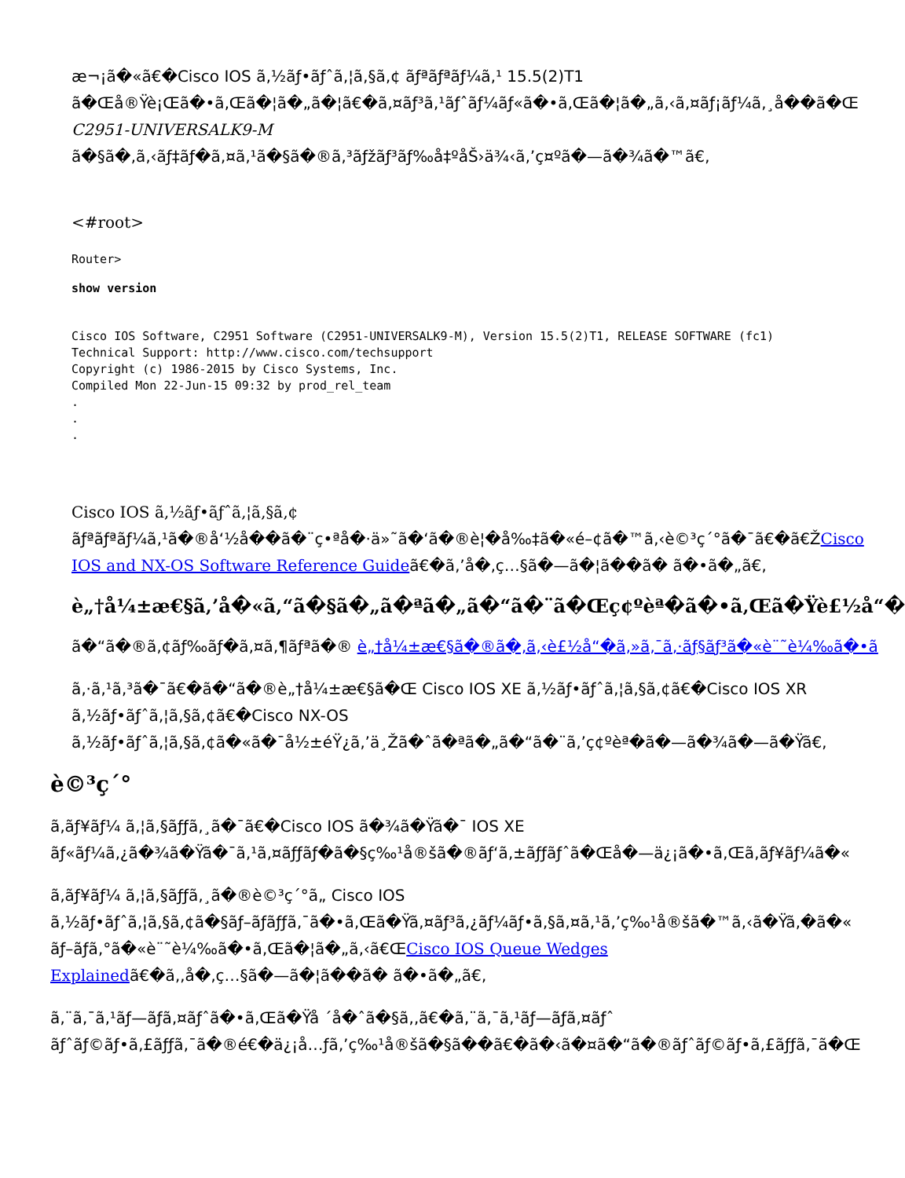æ¬¡ã�«ã€�Cisco IOS ã‚½ãƒ•ãƒˆã‚¦ã‚§ã‚¢ ãƒªãƒªãƒ¼ã‚¹ 15.5(2)T1
ã�Œå®Ÿè¡Œã�•ã‚Œã�¦ã�„ã�¦ã€�ã‚¤ãƒ³ã‚¹ãƒˆãƒ¼ãƒ«ã�•ã‚Œã�¦ã�„ã‚‹ã‚¤ãƒ¡ãƒ¼ã‚¸å��ã�Œ
C2951-UNIVERSALK9-M
ã�§ã�‚ã‚‹ãƒ‡ãƒ�ã‚¤ã‚¹ã�§ã�®ã‚³ãƒžãƒ³ãƒ‰å‡ºåŠ›ä¾‹ã‚’ç¤ºã�—ã�¾ã�™ã€‚
<#root>
Router>
show version
Cisco IOS Software, C2951 Software (C2951-UNIVERSALK9-M), Version 15.5(2)T1, RELEASE SOFTWARE (fc1)
Technical Support: http://www.cisco.com/techsupport
Copyright (c) 1986-2015 by Cisco Systems, Inc.
Compiled Mon 22-Jun-15 09:32 by prod_rel_team
.
.
.
Cisco IOS ã‚½ãƒ•ãƒˆã‚¦ã‚§ã‚¢
ãƒªãƒªãƒ¼ã‚¹ã�®å‘½å��ã�¨ç•ªå�·ä»˜ã�‘ã�®è¦�å‰‡ã�«é–¢ã�™ã‚‹è©³ç´°ã�¯ã€�ã€ŽCisco
IOS and NX-OS Software Reference Guideã€�ã‚’å�‚ç…§ã�—ã�¦ã��ã� ã�•ã�„ã€‚
è„†å¼±æ€§ã‚’å�«ã‚“ã�§ã�„ã�ªã�„ã�“ã�¨ã�Œç¢ºèª�ã�•ã‚Œã�Ÿè£½å“�
ã�“ã�®ã‚¢ãƒ‰ãƒ�ã‚¤ã‚¶ãƒªã�® è„†å¼±æ€§ã�®ã�‚ã‚‹è£½å“�ã‚»ã‚¯ã‚·ãƒ§ãƒ³ã�«è¨˜è¼‰ã�•ã
ã‚·ã‚¹ã‚³ã�¯ã€�ã�“ã�®è„†å¼±æ€§ã�Œ Cisco IOS XE ã‚½ãƒ•ãƒˆã‚¦ã‚§ã‚¢ã€�Cisco IOS XR
ã‚½ãƒ•ãƒˆã‚¦ã‚§ã‚¢ã€�Cisco NX-OS
ã‚½ãƒ•ãƒˆã‚¦ã‚§ã‚¢ã�«ã�¯å½±éŸ¿ã‚’ä¸Žã�ˆã�ªã�„ã�“ã�¨ã‚’ç¢ºèª�ã�—ã�¾ã�—ã�Ÿã€‚
è©³ç´°
ã‚ãƒ¥ãƒ¼ ã‚¦ã‚§ãƒƒã‚¸ã�¯ã€�Cisco IOS ã�¾ã�Ÿã�¯ IOS XE
ãƒ«ãƒ¼ã‚¿ã�¾ã�Ÿã�¯ã‚¹ã‚¤ãƒƒãƒ�ã�§ç‰¹å®šã�®ãƒ‘ã‚±ãƒƒãƒˆã�Œå�—ä¿¡ã�•ã‚Œã‚ãƒ¥ãƒ¼ã�«
ã‚ãƒ¥ãƒ¼ ã‚¦ã‚§ãƒƒã‚¸ã�®è©³ç´°ã„ Cisco IOS
ã‚½ãƒ•ãƒˆã‚¦ã‚§ã‚¢ã�§ãƒ–ãƒãƒƒã‚¯ã�•ã‚Œã�Ÿã‚¤ãƒ³ã‚¿ãƒ¼ãƒ•ã‚§ã‚¤ã‚¹ã‚’ç‰¹å®šã�™ã‚‹ã�Ÿã‚�ã�«
ãƒ–ãƒã‚°ã�«è¨˜è¼‰ã�•ã‚Œã�¦ã�„ã‚‹ã€ŒCisco IOS Queue Wedges
Explainedã€�ã‚‚å�‚ç…§ã�—ã�¦ã��ã� ã�•ã�„ã€‚
ã‚¨ã‚¯ã‚¹ãƒ—ãƒã‚¤ãƒˆã�•ã‚Œã�Ÿå ´å�ˆã�§ã‚‚ã€�ã‚¨ã‚¯ã‚¹ãƒ—ãƒã‚¤ãƒˆ
ãƒˆãƒ©ãƒ•ã‚£ãƒƒã‚¯ã�®é€�ä¿¡å…ƒã‚’ç‰¹å®šã�§ã��ã€�ã�‹ã�¤ã�“ã�®ãƒˆãƒ©ãƒ•ã‚£ãƒƒã‚¯ã�Œ